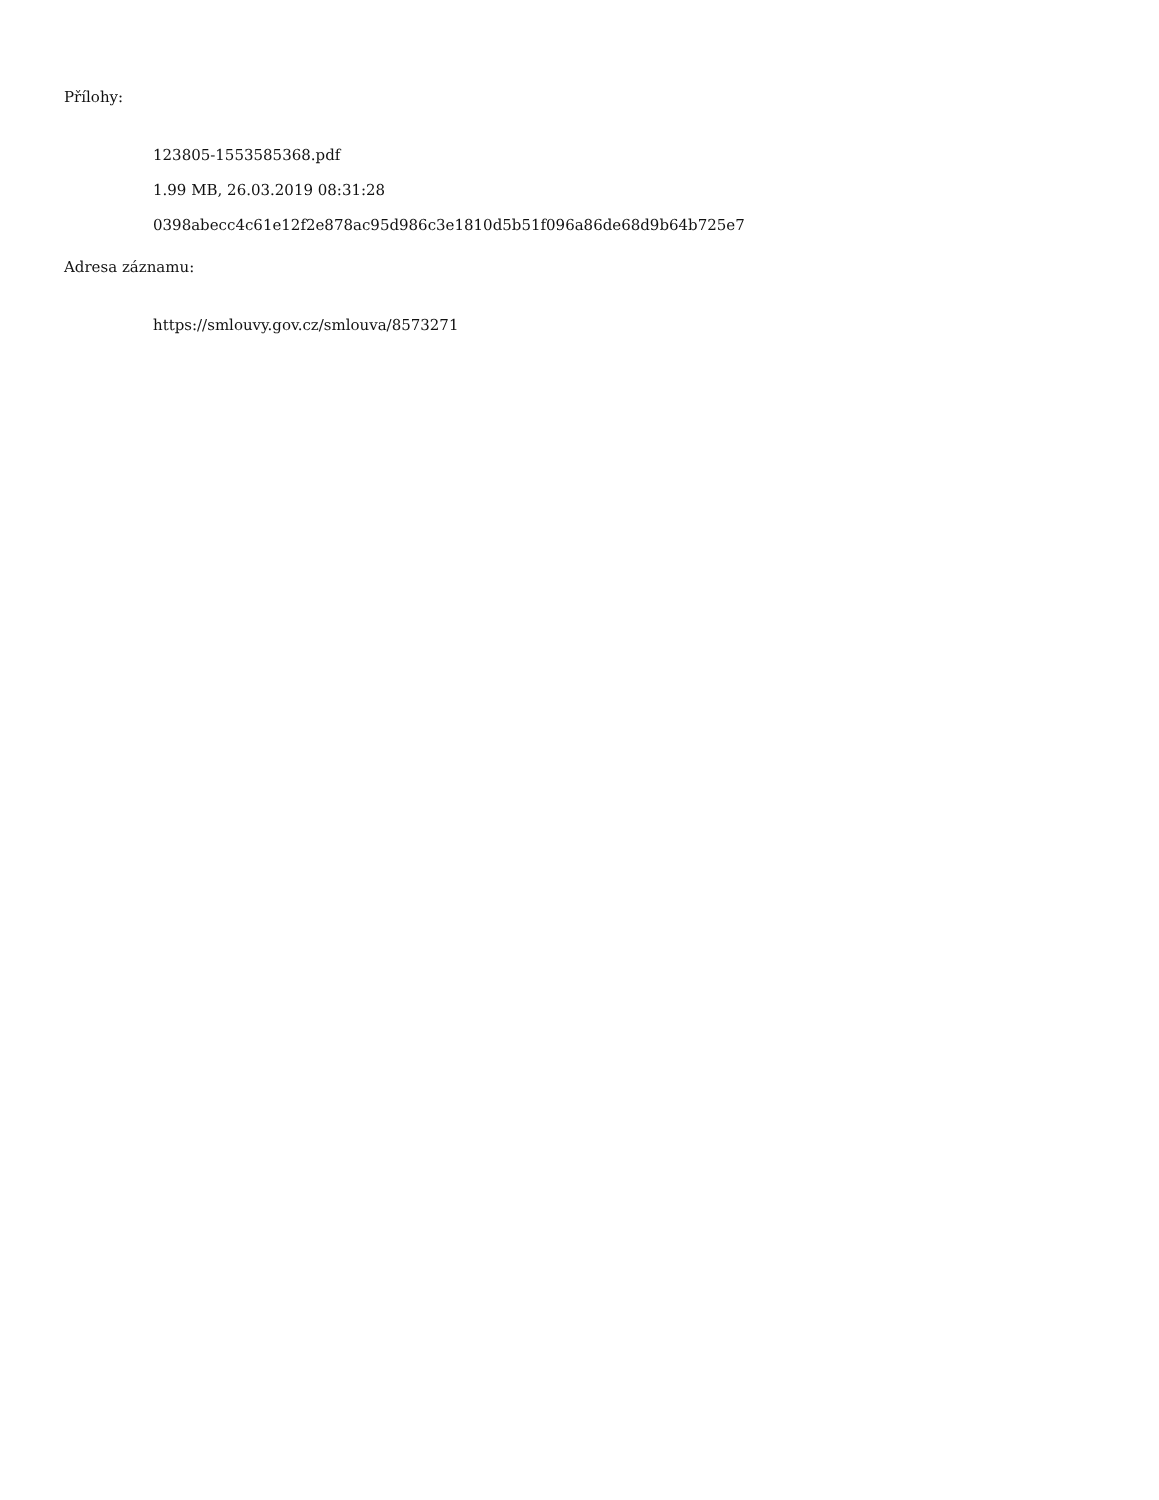Přílohy:
123805-1553585368.pdf
1.99 MB, 26.03.2019 08:31:28
0398abecc4c61e12f2e878ac95d986c3e1810d5b51f096a86de68d9b64b725e7
Adresa záznamu:
https://smlouvy.gov.cz/smlouva/8573271